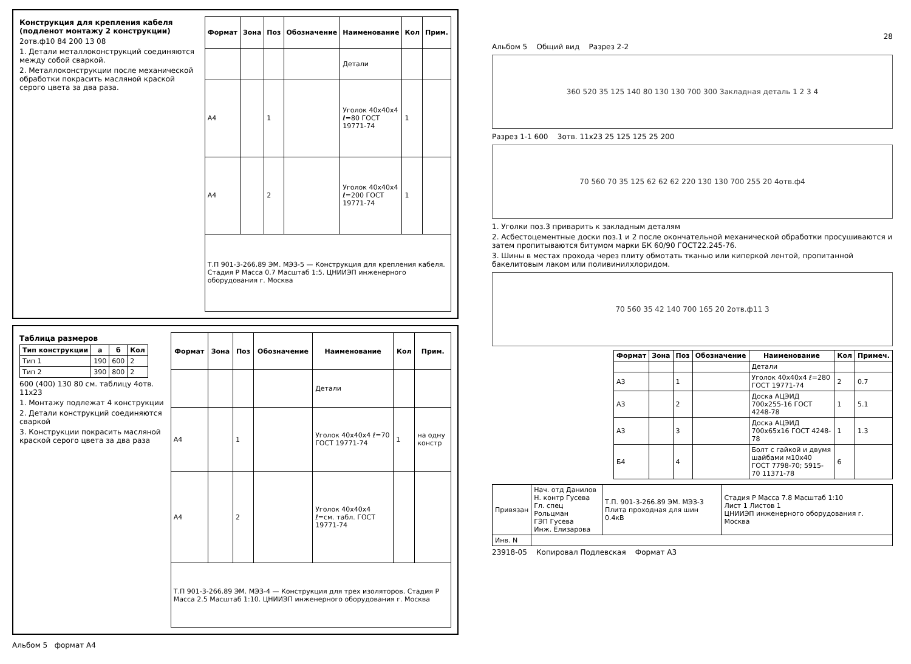Конструкция для крепления кабеля (подленот монтажу 2 конструкции)
2отв.ф10 84 200 13 08
1. Детали металлоконструкций соединяются между собой сваркой.
2. Металлоконструкции после механической обработки покрасить масляной краской серого цвета за два раза.
| Формат | Зона | Поз | Обозначение | Наименование | Кол | Прим. |
| --- | --- | --- | --- | --- | --- | --- |
| | | | | Детали | | |
| А4 | | 1 | | Уголок 40x40x4 ℓ=80 ГОСТ 19771-74 | 1 | |
| А4 | | 2 | | Уголок 40x40x4 ℓ=200 ГОСТ 19771-74 | 1 | |
| Т.П 901-3-266.89 ЭМ. МЭЗ-5 — Конструкция для крепления кабеля. Стадия Р Масса 0.7 Масштаб 1:5. ЦНИИЭП инженерного оборудования г. Москва | | | | | | |
Таблица размеров
| Тип конструкции | a | б | Кол |
| --- | --- | --- | --- |
| Тип 1 | 190 | 600 | 2 |
| Тип 2 | 390 | 800 | 2 |
600 (400) 130 80 см. таблицу 4отв. 11x23
1. Монтажу подлежат 4 конструкции
2. Детали конструкций соединяются сваркой
3. Конструкции покрасить масляной краской серого цвета за два раза
| Формат | Зона | Поз | Обозначение | Наименование | Кол | Прим. |
| --- | --- | --- | --- | --- | --- | --- |
| | | | | Детали | | |
| А4 | | 1 | | Уголок 40x40x4 ℓ=70 ГОСТ 19771-74 | 1 | на одну констр |
| А4 | | 2 | | Уголок 40x40x4 ℓ=см. табл. ГОСТ 19771-74 | | |
| Т.П 901-3-266.89 ЭМ. МЭЗ-4 — Конструкция для трех изоляторов. Стадия Р Масса 2.5 Масштаб 1:10. ЦНИИЭП инженерного оборудования г. Москва | | | | | | |
Альбом 5 формат А4
28
Альбом 5 Общий вид Разрез 2-2
360 520 35 125 140 80 130 130 700 300 Закладная деталь 1 2 3 4
Разрез 1-1 600 3отв. 11x23 25 125 125 25 200
70 560 70 35 125 62 62 62 220 130 130 700 255 20 4отв.ф4
1. Уголки поз.3 приварить к закладным деталям
2. Асбестоцементные доски поз.1 и 2 после окончательной механической обработки просушиваются и затем пропитываются битумом марки БК 60/90 ГОСТ22.245-76.
3. Шины в местах прохода через плиту обмотать тканью или киперкой лентой, пропитанной бакелитовым лаком или поливинилхлоридом.
70 560 35 42 140 700 165 20 2отв.ф11 3
| Формат | Зона | Поз | Обозначение | Наименование | Кол | Примеч. |
| --- | --- | --- | --- | --- | --- | --- |
| | | | | Детали | | |
| А3 | | 1 | | Уголок 40x40x4 ℓ=280 ГОСТ 19771-74 | 2 | 0.7 |
| А3 | | 2 | | Доска АЦЭИД 700x255-16 ГОСТ 4248-78 | 1 | 5.1 |
| А3 | | 3 | | Доска АЦЭИД 700x65x16 ГОСТ 4248-78 | 1 | 1.3 |
| Б4 | | 4 | | Болт с гайкой и двумя шайбами м10x40 ГОСТ 7798-70; 5915-70 11371-78 | 6 | |
| Привязан | Нач. отд Данилов Н. контр Гусева Гл. спец Рольцман ГЭП Гусева Инж. Елизарова | Т.П. 901-3-266.89 ЭМ. МЭЗ-3 Плита проходная для шин 0.4кВ | Стадия Р Масса 7.8 Масштаб 1:10 Лист 1 Листов 1 ЦНИИЭП инженерного оборудования г. Москва |
| Инв. N | | | |
23918-05 Копировал Подлевская Формат А3